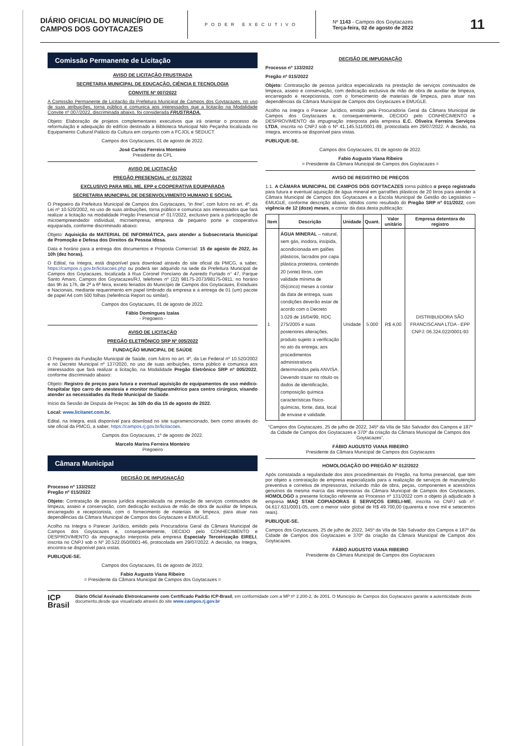DIÁRIO OFICIAL DO MUNICÍPIO DE CAMPOS DOS GOYTACAZES
PODER EXECUTIVO
Nº 1143 - Campos dos Goytacazes
Terça-feira, 02 de agosto de 2022
11
Comissão Permanente de Licitação
AVISO DE LICITAÇÃO FRUSTRADA
SECRETARIA MUNICIPAL DE EDUCAÇÃO, CIÊNCIA E TECNOLOGIA
CONVITE Nº 007/2022
A Comissão Permanente de Licitação da Prefeitura Municipal de Campos dos Goytacazes, no uso de suas atribuições, torna público e comunica aos interessados que a licitação na Modalidade Convite nº 007/2022, discriminada abaixo, foi considerada FRUSTRADA.
Objeto: Elaboração de projetos complementares executivos que irá orientar o processo de reformulação e adequação do edifício destinado a Biblioteca Municipal Nilo Peçanha localizada no Equipamento Cultural Palácio da Cultura em conjunto com a FCJOL e SEDUCT.
Campos dos Goytacazes, 01 de agosto de 2022.
José Carlos Ferreira Monteiro
Presidente da CPL
AVISO DE LICITAÇÃO
PREGÃO PRESENCIAL nº 017/2022
EXCLUSIVO PARA MEI, ME, EPP e COOPERATIVA EQUIPARADA
SECRETARIA MUNICIPAL DE DESENVOLVIMENTO HUMANO E SOCIAL
O Pregoeiro da Prefeitura Municipal de Campos dos Goytacazes, “in fine”, com fulcro no art. 4º, da Lei nº 10.520/2002, no uso de suas atribuições, torna público e comunica aos interessados que fará realizar a licitação na modalidade Pregão Presencial nº 017/2022, exclusivo para a participação de microempreendedor individual, microempresa, empresa de pequeno porte e cooperativa equiparada, conforme discriminado abaixo:
Objeto: Aquisição de MATERIAL DE INFORMÁTICA, para atender a Subsecretaria Municipal de Promoção e Defesa dos Direitos da Pessoa Idosa.
Data e horário para a entrega dos documentos e Proposta Comercial: 15 de agosto de 2022, às 10h (dez horas).
O Edital, na íntegra, está disponível para download através do site oficial da PMCG, a saber, https://campos.rj.gov.br/licitacoes.php ou poderá ser adquirido na sede da Prefeitura Municipal de Campos dos Goytacazes, localizada à Rua Coronel Ponciano de Azeredo Furtado n° 47, Parque Santo Amaro, Campos dos Goytacazes/RJ, telefones nº (22) 98175-2073/98175-0911, no horário das 9h às 17h, de 2ª a 6ª feira, exceto feriados do Município de Campos dos Goytacazes, Estaduais e Nacionais, mediante requerimento em papel timbrado da empresa e a entrega de 01 (um) pacote de papel A4 com 500 folhas (referência Report ou similar).
Campos dos Goytacazes, 01 de agosto de 2022.
Fábio Domingues Izaías
- Pregoeiro -
AVISO DE LICITAÇÃO
PREGÃO ELETRÔNICO SRP Nº 005/2022
FUNDAÇÃO MUNICIPAL DE SAÚDE
O Pregoeiro da Fundação Municipal de Saúde, com fulcro no art. 4º, da Lei Federal nº 10.520/2002 e no Decreto Municipal nº 137/2020, no uso de suas atribuições, torna público e comunica aos interessados que fará realizar a licitação, na Modalidade Pregão Eletrônico SRP nº 005/2022, conforme discriminado abaixo:
Objeto: Registro de preços para futura e eventual aquisição de equipamentos de uso médico-hospitalar tipo carro de anestesia e monitor multiparamétrico para centro cirúrgico, visando atender as necessidades da Rede Municipal de Saúde.
Início da Sessão de Disputa de Preços: às 10h do dia 15 de agosto de 2022.
Local: www.licitanet.com.br.
Edital, na íntegra, está disponível para download no site supramencionado, bem como através do site oficial da PMCG, a saber, https://campos.rj.gov.br/licitacoes.
Campos dos Goytacazes, 1º de agosto de 2022.
Marcelo Marins Ferreira Monteiro
Pregoeiro
Câmara Municipal
DECISÃO DE IMPUGNAÇÃO
Processo nº 133/2022
Pregão nº 015/2022
Objeto: Contratação de pessoa jurídica especializada na prestação de serviços continuados de limpeza, asseio e conservação, com dedicação exclusiva de mão de obra de auxiliar de limpeza, encarregado e recepcionista, com o fornecimento de materiais de limpeza, para atuar nas dependências da Câmara Municipal de Campos dos Goytacazes e EMUGLE.
Acolho na íntegra o Parecer Jurídico, emitido pela Procuradoria Geral da Câmara Municipal de Campos dos Goytacazes e, consequentemente, DECIDO pelo CONHECIMENTO e DESPROVIMENTO da impugnação interposta pela empresa Especialy Terceirização EIRELI, inscrita no CNPJ sob o Nº 20.522.050/0001-46, protocolada em 29/07/2022. A decisão, na íntegra, encontra-se disponível para vistas.
PUBLIQUE-SE.
Campos dos Goytacazes, 01 de agosto de 2022.
Fabio Augusto Viana Ribeiro
= Presidente da Câmara Municipal de Campos dos Goytacazes =
DECISÃO DE IMPUGNAÇÃO
Processo nº 133/2022
Pregão nº 015/2022
Objeto: Contratação de pessoa jurídica especializada na prestação de serviços continuados de limpeza, asseio e conservação, com dedicação exclusiva de mão de obra de auxiliar de limpeza, encarregado e recepcionista, com o fornecimento de materiais de limpeza, para atuar nas dependências da Câmara Municipal de Campos dos Goytacazes e EMUGLE.
Acolho na íntegra o Parecer Jurídico, emitido pela Procuradoria Geral da Câmara Municipal de Campos dos Goytacazes e, consequentemente, DECIDO pelo CONHECIMENTO e DESPROVIMENTO da impugnação interposta pela empresa E.C. Oliveira Ferreira Serviços LTDA, inscrita no CNPJ sob o Nº 41.145.511/0001-89, protocolada em 29/07/2022. A decisão, na íntegra, encontra-se disponível para vistas.
PUBLIQUE-SE.
Campos dos Goytacazes, 01 de agosto de 2022.
Fabio Augusto Viana Ribeiro
= Presidente da Câmara Municipal de Campos dos Goytacazes =
AVISO DE REGISTRO DE PREÇOS
1.1. A CÂMARA MUNICIPAL DE CAMPOS DOS GOYTACAZES torna público o preço registrado para futura e eventual aquisição de água mineral em garrafões plásticos de 20 litros para atender a Câmara Municipal de Campos dos Goytacazes e a Escola Municipal de Gestão do Legislativo – EMUGLE, conforme descrição abaixo, obtidos como resultado do Pregão SRP nº 011/2022, com vigência de 12 (doze) meses, a contar da data desta publicação:
| Item | Descrição | Unidade | Quant. | Valor unitário | Empresa detentora do registro |
| --- | --- | --- | --- | --- | --- |
| 1 | ÁGUA MINERAL – natural, sem gás, inodora, insípida, acondicionada em galões plásticos, lacrados por capa plástica protetora, contendo 20 (vinte) litros, com validade mínima de 05(cinco) meses a contar da data de entrega, suas condições deverão estar de acordo com o Decreto 3.029 de 16/04/99, RDC 275/2005 e suas posteriores alterações, produto sujeito a verificação no ato da entrega, aos procedimentos administrativos determinados pela ANVISA. Devendo trazer no rótulo os dados de identificação, composição química características físico-químicas, fonte, data, local de envase e validade. | Unidade | 5.000 | R$ 4,00 | DISTRIBUIDORA SÃO FRANCISCANA LTDA - EPP CNPJ: 06.324.022/0001-93 |
“Campos dos Goytacazes, 25 de julho de 2022, 345º da Vila de São Salvador dos Campos e 187º da Cidade de Campos dos Goytacazes e 370º da criação da Câmara Municipal de Campos dos Goytacazes”.
FÁBIO AUGUSTO VIANA RIBEIRO
Presidente da Câmara Municipal de Campos dos Goytacazes
HOMOLOGAÇÃO DO PREGÃO Nº 012/2022
Após constatada a regularidade dos atos procedimentais do Pregão, na forma presencial, que tem por objeto a contratação de empresa especializada para a realização de serviços de manutenção preventiva e corretiva de impressoras, incluindo mão de obra, peças, componentes e acessórios genuínos da mesma marca das impressoras da Câmara Municipal de Campos dos Goytacazes, HOMOLOGO a presente licitação referente ao Processo nº 131/2022 com o objeto já adjudicado à empresa MAQ STAR COPIADORAS E SERVIÇOS EIRELI-ME, inscrita no CNPJ sob nº. 04.617.631/0001-05, com o menor valor global de R$ 49.700,00 (quarenta e nove mil e setecentos reais).
PUBLIQUE-SE.
Campos dos Goytacazes, 25 de julho de 2022, 345º da Vila de São Salvador dos Campos e 187º da Cidade de Campos dos Goytacazes e 370º da criação da Câmara Municipal de Campos dos Goytacazes.
FÁBIO AUGUSTO VIANA RIBEIRO
Presidente da Câmara Municipal de Campos dos Goytacazes
ICP
Brasil
Diário Oficial Assinado Eletronicamente com Certificado Padrão ICP-Brasil, em conformidade com a MP nº 2.200-2, de 2001. O Município de Campos dos Goytacazes garante a autenticidade deste documento,desde que visualizado através do site www.campos.rj.gov.br